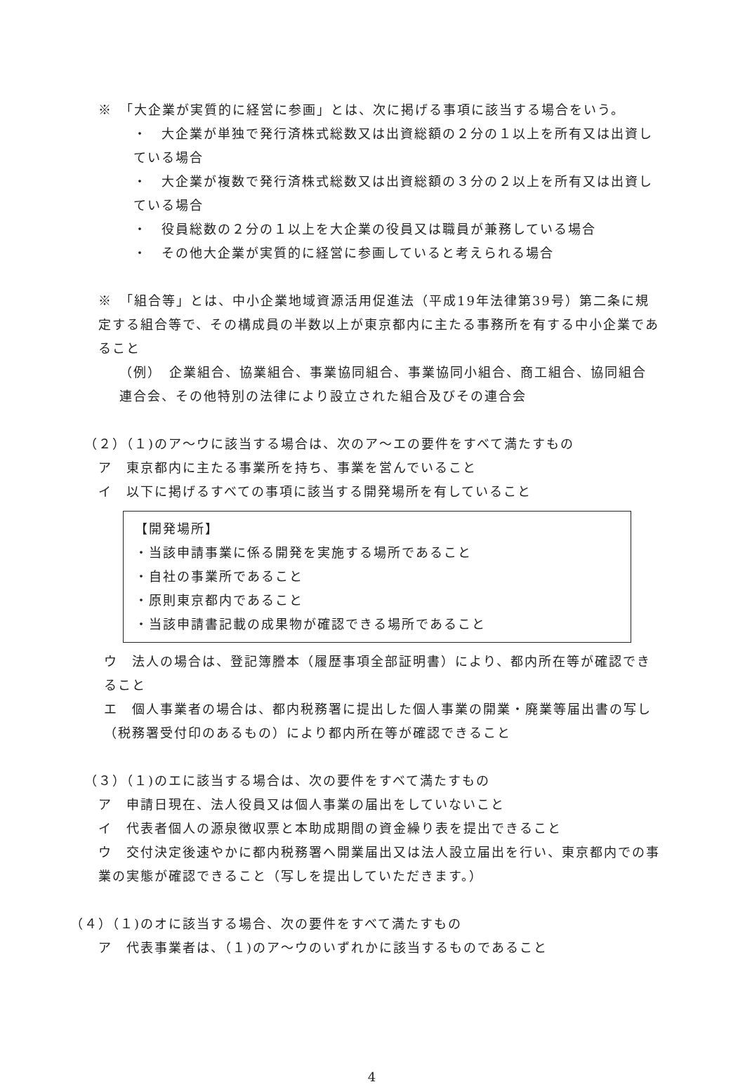※　「大企業が実質的に経営に参画」とは、次に掲げる事項に該当する場合をいう。
・　大企業が単独で発行済株式総数又は出資総額の２分の１以上を所有又は出資している場合
・　大企業が複数で発行済株式総数又は出資総額の３分の２以上を所有又は出資している場合
・　役員総数の２分の１以上を大企業の役員又は職員が兼務している場合
・　その他大企業が実質的に経営に参画していると考えられる場合
※　「組合等」とは、中小企業地域資源活用促進法（平成19年法律第39号）第二条に規定する組合等で、その構成員の半数以上が東京都内に主たる事務所を有する中小企業であること
（例）　企業組合、協業組合、事業協同組合、事業協同小組合、商工組合、協同組合連合会、その他特別の法律により設立された組合及びその連合会
（２）（１)のア～ウに該当する場合は、次のア～エの要件をすべて満たすもの
ア　東京都内に主たる事業所を持ち、事業を営んでいること
イ　以下に掲げるすべての事項に該当する開発場所を有していること
【開発場所】
・当該申請事業に係る開発を実施する場所であること
・自社の事業所であること
・原則東京都内であること
・当該申請書記載の成果物が確認できる場所であること
ウ　法人の場合は、登記簿謄本（履歴事項全部証明書）により、都内所在等が確認できること
エ　個人事業者の場合は、都内税務署に提出した個人事業の開業・廃業等届出書の写し（税務署受付印のあるもの）により都内所在等が確認できること
（３）（１)のエに該当する場合は、次の要件をすべて満たすもの
ア　申請日現在、法人役員又は個人事業の届出をしていないこと
イ　代表者個人の源泉徴収票と本助成期間の資金繰り表を提出できること
ウ　交付決定後速やかに都内税務署へ開業届出又は法人設立届出を行い、東京都内での事業の実態が確認できること（写しを提出していただきます。）
（４）（１)のオに該当する場合、次の要件をすべて満たすもの
ア　代表事業者は、（１)のア～ウのいずれかに該当するものであること
4